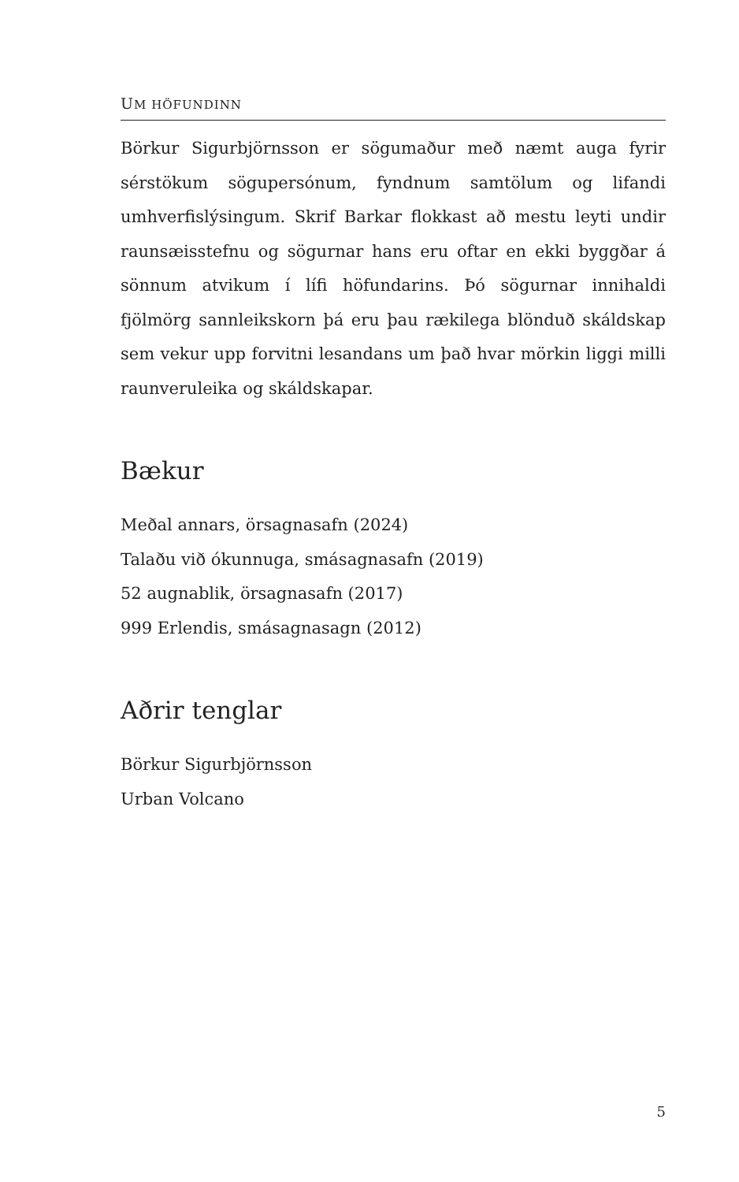UM HÖFUNDINN
Börkur Sigurbjörnsson er sögumaður með næmt auga fyrir sérstökum söguper­sónum, fyndnum samtölum og lifandi umhverf­islýsingum. Skrif Barkar flokkast að mestu leyti undir raunsæ­isstefnu og sögurnar hans eru oftar en ekki byggðar á sönn­um atvikum í lífi höfundarins. Þó sögurnar innihaldi fjölmörg sannleikskorn þá eru þau rækilega blönduð skáldskap sem vek­ur upp forvitni lesandans um það hvar mörkin liggi milli raun­veruleika og skáldskapar.
Bækur
Meðal annars, örsagnasafn (2024)
Talaðu við ókunnuga, smásagnasafn (2019)
52 augnablik, örsagnasafn (2017)
999 Erlendis, smásagnasagn (2012)
Aðrir tenglar
Börkur Sigurbjörnsson
Urban Volcano
5